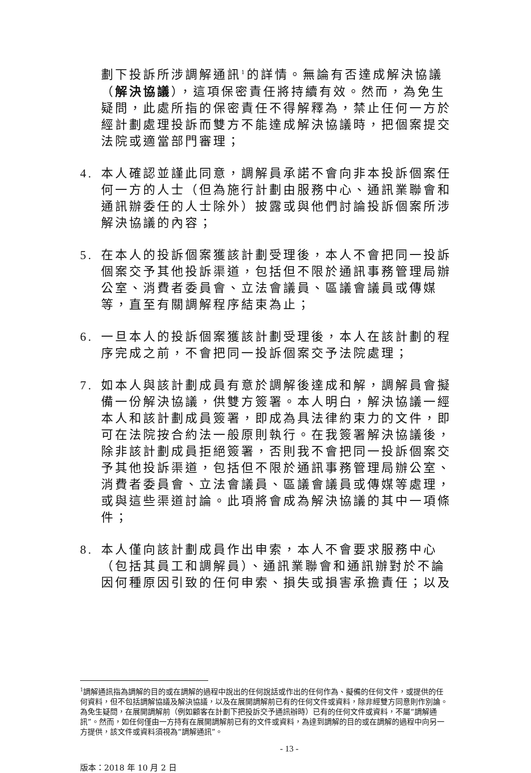劃下投訴所涉調解通訊<sup>1</sup>的詳情。無論有否達成解決協議（解決協議），這項保密責任將持續有效。然而，為免生疑問，此處所指的保密責任不得解釋為，禁止任何一方於經計劃處理投訴而雙方不能達成解決協議時，把個案提交法院或適當部門審理；
4. 本人確認並謹此同意，調解員承諾不會向非本投訴個案任何一方的人士（但為施行計劃由服務中心、通訊業聯會和通訊辦委任的人士除外）披露或與他們討論投訴個案所涉解決協議的內容；
5. 在本人的投訴個案獲該計劃受理後，本人不會把同一投訴個案交予其他投訴渠道，包括但不限於通訊事務管理局辦公室、消費者委員會、立法會議員、區議會議員或傳媒等，直至有關調解程序結束為止；
6. 一旦本人的投訴個案獲該計劃受理後，本人在該計劃的程序完成之前，不會把同一投訴個案交予法院處理；
7. 如本人與該計劃成員有意於調解後達成和解，調解員會擬備一份解決協議，供雙方簽署。本人明白，解決協議一經本人和該計劃成員簽署，即成為具法律約束力的文件，即可在法院按合約法一般原則執行。在我簽署解決協議後，除非該計劃成員拒絕簽署，否則我不會把同一投訴個案交予其他投訴渠道，包括但不限於通訊事務管理局辦公室、消費者委員會、立法會議員、區議會議員或傳媒等處理，或與這些渠道討論。此項將會成為解決協議的其中一項條件；
8. 本人僅向該計劃成員作出申索，本人不會要求服務中心（包括其員工和調解員）、通訊業聯會和通訊辦對於不論因何種原因引致的任何申索、損失或損害承擔責任；以及
<sup>1</sup> 調解通訊指為調解的目的或在調解的過程中說出的任何說話或作出的任何作為、擬備的任何文件，或提供的任何資料，但不包括調解協議及解決協議，以及在展開調解前已有的任何文件或資料，除非經雙方同意則作別論。為免生疑問，在展開調解前（例如顧客在計劃下把投訴交予通訊辦時）已有的任何文件或資料，不屬“調解通訊”。然而，如任何僅由一方持有在展開調解前已有的文件或資料，為達到調解的目的或在調解的過程中向另一方提供，該文件或資料須視為“調解通訊”。
- 13 -
版本：2018 年 10 月 2 日